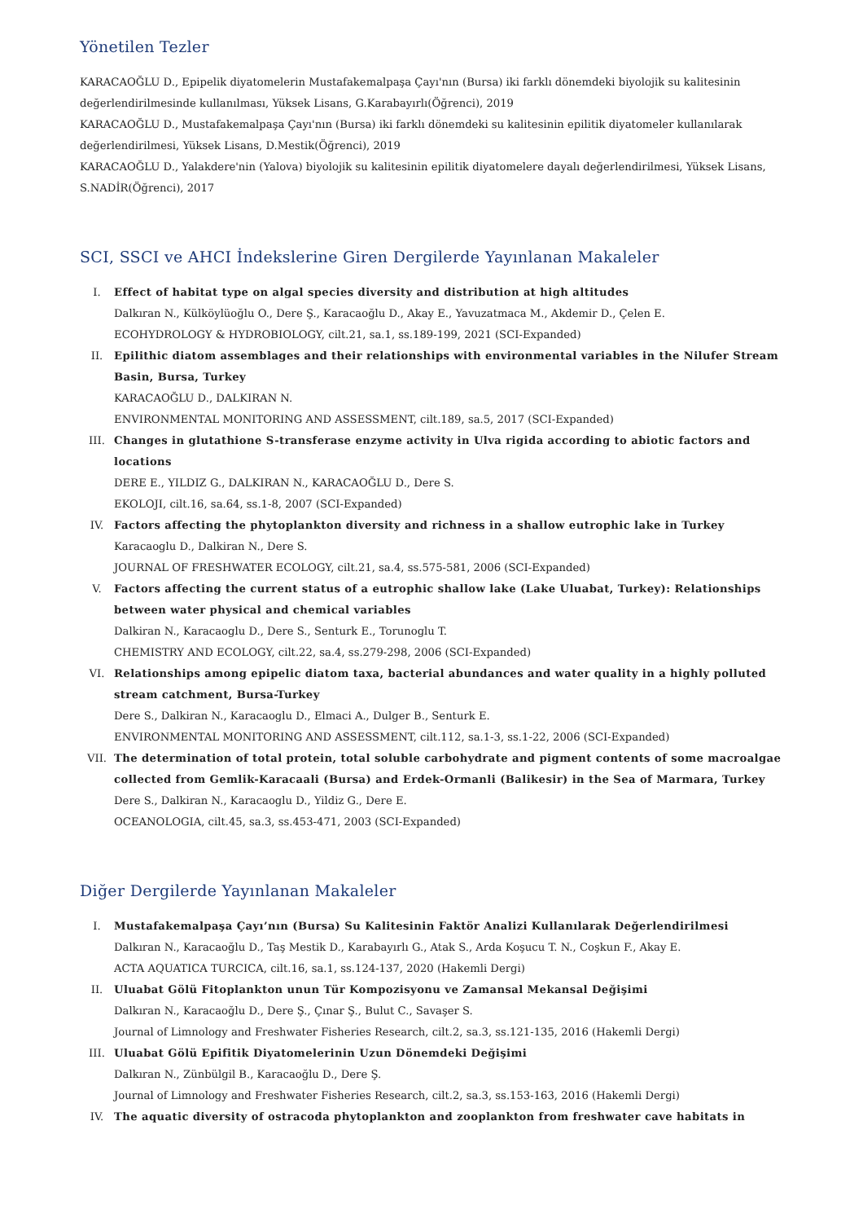Yönetilen Tezler
KARACAOĞLU D., Epipelik diyatomelerin Mustafakemalpaşa Çayı'nın (Bursa) iki farklı dönemdeki biyolojik su kalitesinin değerlendirilmesinde kullanılması, Yüksek Lisans, G.Karabayırlı(Öğrenci), 2019
KARACAOĞLU D., Mustafakemalpaşa Çayı'nın (Bursa) iki farklı dönemdeki su kalitesinin epilitik diyatomeler kullanılarak değerlendirilmesi, Yüksek Lisans, D.Mestik(Öğrenci), 2019
KARACAOĞLU D., Yalakdere'nin (Yalova) biyolojik su kalitesinin epilitik diyatomelere dayalı değerlendirilmesi, Yüksek Lisans, S.NADİR(Öğrenci), 2017
SCI, SSCI ve AHCI İndekslerine Giren Dergilerde Yayınlanan Makaleler
I. Effect of habitat type on algal species diversity and distribution at high altitudes
Dalkıran N., Külköylüoğlu O., Dere Ş., Karacaoğlu D., Akay E., Yavuzatmaca M., Akdemir D., Çelen E.
ECOHYDROLOGY & HYDROBIOLOGY, cilt.21, sa.1, ss.189-199, 2021 (SCI-Expanded)
II. Epilithic diatom assemblages and their relationships with environmental variables in the Nilufer Stream Basin, Bursa, Turkey
KARACAOĞLU D., DALKIRAN N.
ENVIRONMENTAL MONITORING AND ASSESSMENT, cilt.189, sa.5, 2017 (SCI-Expanded)
III. Changes in glutathione S-transferase enzyme activity in Ulva rigida according to abiotic factors and locations
DERE E., YILDIZ G., DALKIRAN N., KARACAOĞLU D., Dere S.
EKOLOJI, cilt.16, sa.64, ss.1-8, 2007 (SCI-Expanded)
IV. Factors affecting the phytoplankton diversity and richness in a shallow eutrophic lake in Turkey
Karacaoglu D., Dalkiran N., Dere S.
JOURNAL OF FRESHWATER ECOLOGY, cilt.21, sa.4, ss.575-581, 2006 (SCI-Expanded)
V. Factors affecting the current status of a eutrophic shallow lake (Lake Uluabat, Turkey): Relationships between water physical and chemical variables
Dalkiran N., Karacaoglu D., Dere S., Senturk E., Torunoglu T.
CHEMISTRY AND ECOLOGY, cilt.22, sa.4, ss.279-298, 2006 (SCI-Expanded)
VI. Relationships among epipelic diatom taxa, bacterial abundances and water quality in a highly polluted stream catchment, Bursa-Turkey
Dere S., Dalkiran N., Karacaoglu D., Elmaci A., Dulger B., Senturk E.
ENVIRONMENTAL MONITORING AND ASSESSMENT, cilt.112, sa.1-3, ss.1-22, 2006 (SCI-Expanded)
VII. The determination of total protein, total soluble carbohydrate and pigment contents of some macroalgae collected from Gemlik-Karacaali (Bursa) and Erdek-Ormanli (Balikesir) in the Sea of Marmara, Turkey
Dere S., Dalkiran N., Karacaoglu D., Yildiz G., Dere E.
OCEANOLOGIA, cilt.45, sa.3, ss.453-471, 2003 (SCI-Expanded)
Diğer Dergilerde Yayınlanan Makaleler
I. Mustafakemalpaşa Çayı’nın (Bursa) Su Kalitesinin Faktör Analizi Kullanılarak Değerlendirilmesi
Dalkıran N., Karacaoğlu D., Taş Mestik D., Karabayırlı G., Atak S., Arda Koşucu T. N., Coşkun F., Akay E.
ACTA AQUATICA TURCICA, cilt.16, sa.1, ss.124-137, 2020 (Hakemli Dergi)
II. Uluabat Gölü Fitoplankton unun Tür Kompozisyonu ve Zamansal Mekansal Değişimi
Dalkıran N., Karacaoğlu D., Dere Ş., Çınar Ş., Bulut C., Savaşer S.
Journal of Limnology and Freshwater Fisheries Research, cilt.2, sa.3, ss.121-135, 2016 (Hakemli Dergi)
III. Uluabat Gölü Epifitik Diyatomelerinin Uzun Dönemdeki Değişimi
Dalkıran N., Zünbülgil B., Karacaoğlu D., Dere Ş.
Journal of Limnology and Freshwater Fisheries Research, cilt.2, sa.3, ss.153-163, 2016 (Hakemli Dergi)
IV. The aquatic diversity of ostracoda phytoplankton and zooplankton from freshwater cave habitats in